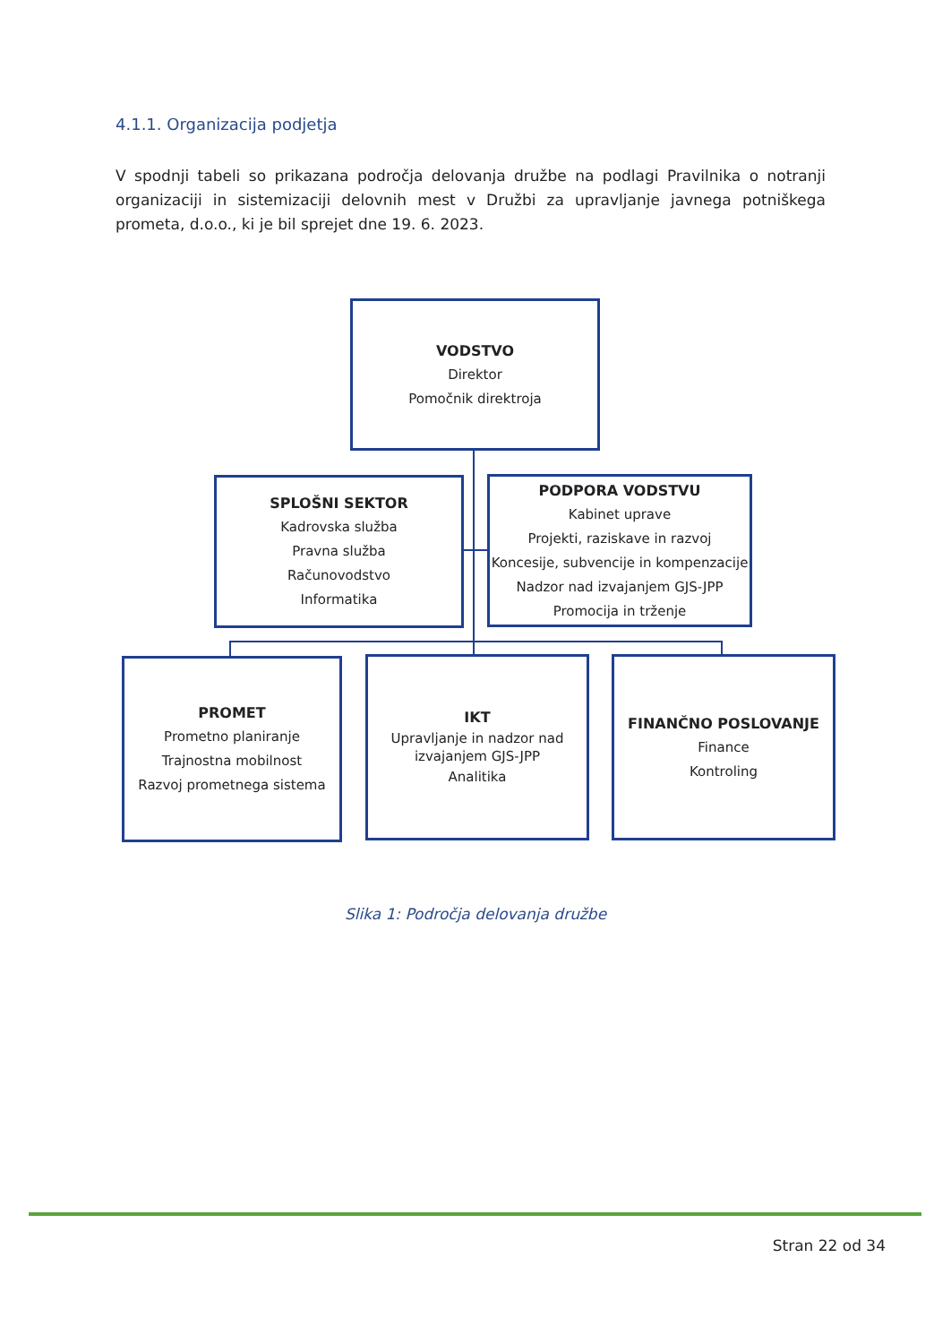4.1.1. Organizacija podjetja
V spodnji tabeli so prikazana področja delovanja družbe na podlagi Pravilnika o notranji organizaciji in sistemizaciji delovnih mest v Družbi za upravljanje javnega potniškega prometa, d.o.o., ki je bil sprejet dne 19. 6. 2023.
VODSTVO
Direktor
Pomočnik direktroja
SPLOŠNI SEKTOR
Kadrovska služba
Pravna služba
Računovodstvo
Informatika
PODPORA VODSTVU
Kabinet uprave
Projekti, raziskave in razvoj
Koncesije, subvencije in kompenzacije
Nadzor nad izvajanjem GJS-JPP
Promocija in trženje
PROMET
Prometno planiranje
Trajnostna mobilnost
Razvoj prometnega sistema
IKT
Upravljanje in nadzor nad
izvajanjem GJS-JPP
Analitika
FINANČNO POSLOVANJE
Finance
Kontroling
Slika 1: Področja delovanja družbe
Stran 22 od 34